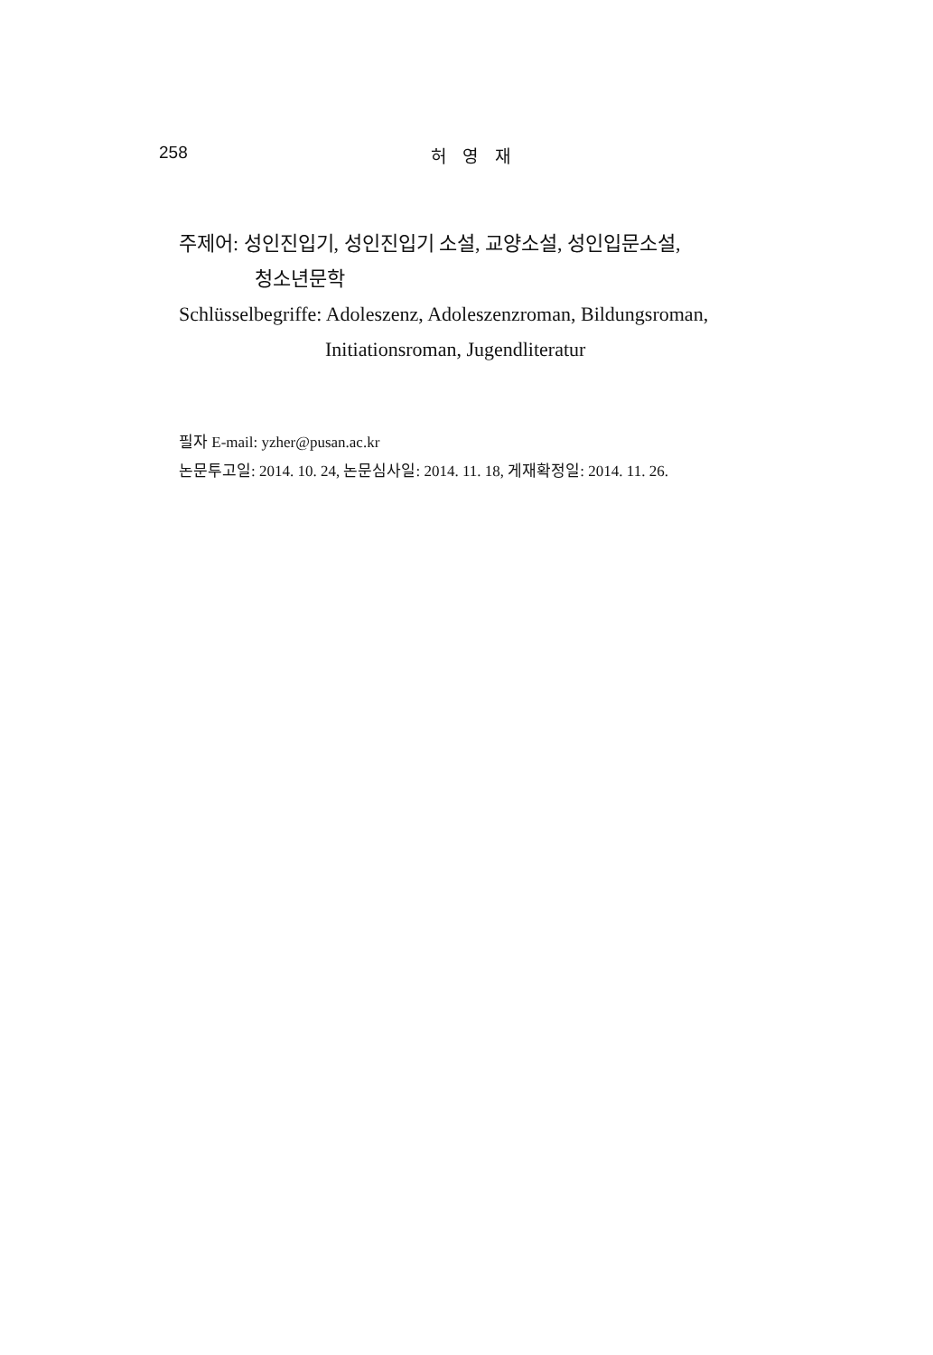258
허 영 재
주제어: 성인진입기, 성인진입기 소설, 교양소설, 성인입문소설,
청소년문학
Schlüsselbegriffe: Adoleszenz, Adoleszenzroman, Bildungsroman,
Initiationsroman, Jugendliteratur
필자 E-mail: yzher@pusan.ac.kr
논문투고일: 2014. 10. 24, 논문심사일: 2014. 11. 18, 게재확정일: 2014. 11. 26.